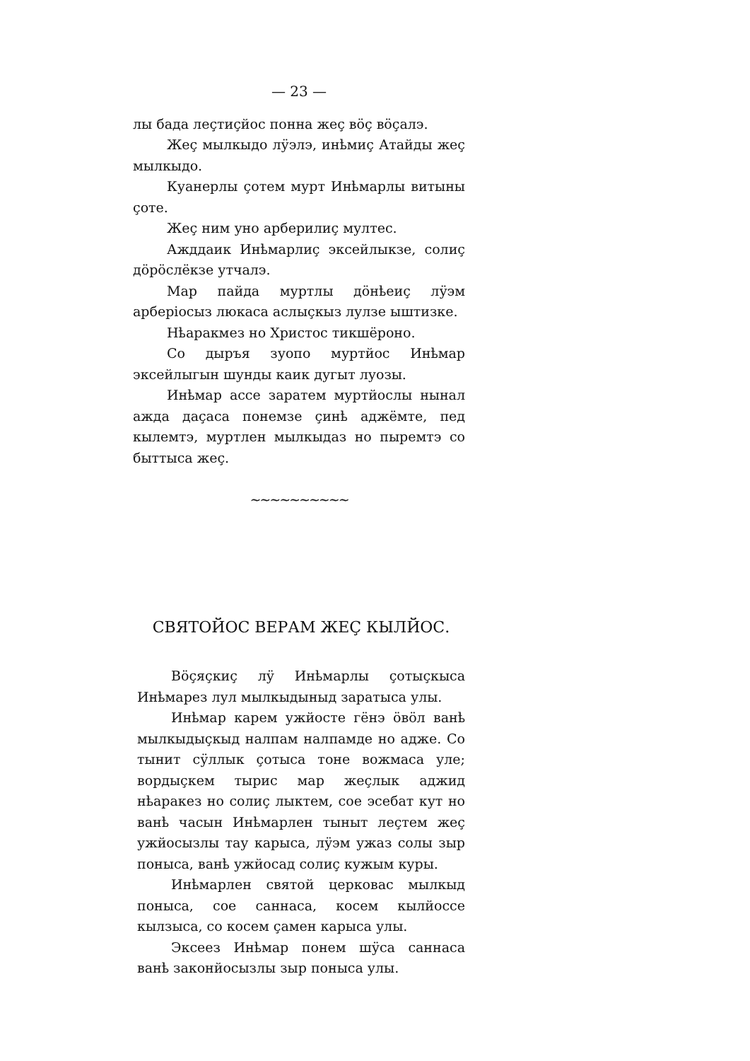— 23 —
лы бада леçтиçйос понна жеç вöç вöçалэ.
Жеç мылкыдо лӱэлэ, инҍмиç Атайды жеç мылкыдо.
Куанерлы çотем мурт Инҍмарлы витыны çоте.
Жеç ним уно арберилиç мултес.
Ажддаик Инҍмарлиç эксейлыкзе, солиç дöрöслёкзе утчалэ.
Мар пайда муртлы дöнҍеиç лӱэм арберiосыз люкаса аслыçкыз лулзе ыштизке.
Нҍаракмез но Христос тикшёроно.
Со дыръя зуопо муртйос Инҍмар эксейлыгын шунды каик дугыт луозы.
Инҍмар ассе зaратем муртйослы нынал ажда даçаса понемзе çинҍ аджёмте, пед кылемтэ, муртлен мылкыдаз но пыремтэ со быттыса жеç.
~~~~~~~~~~
СВЯТОЙОС ВЕРАМ ЖЕÇ КЫЛЙОС.
Вöçяçкиç лӱ Инҍмарлы çотыçкыса Инҍмарез лул мылкыдыныд зaратыса улы.
Инҍмар карем ужйосте гёнэ öвöл ванҍ мылкыдыçкыд налпам налпамде но адже. Со тынит сӱллык çотыса тоне вожмаса уле; вордыçкем тырис мар жеçлык аджид нҍаракез но солиç лыктем, сое эсебат кут но ванҍ часын Инҍмарлен тыныт леçтем жеç ужйосызлы тау карыса, лӱэм ужаз солы зыр поныса, ванҍ ужйосад солиç кужым куры.
Инҍмарлен святой церковас мылкыд поныса, сое саннаса, косем кылйоссе кылзыса, со косем çамен карыса улы.
Эксеез Инҍмар понем шӱса саннаса ванҍ законйосызлы зыр поныса улы.